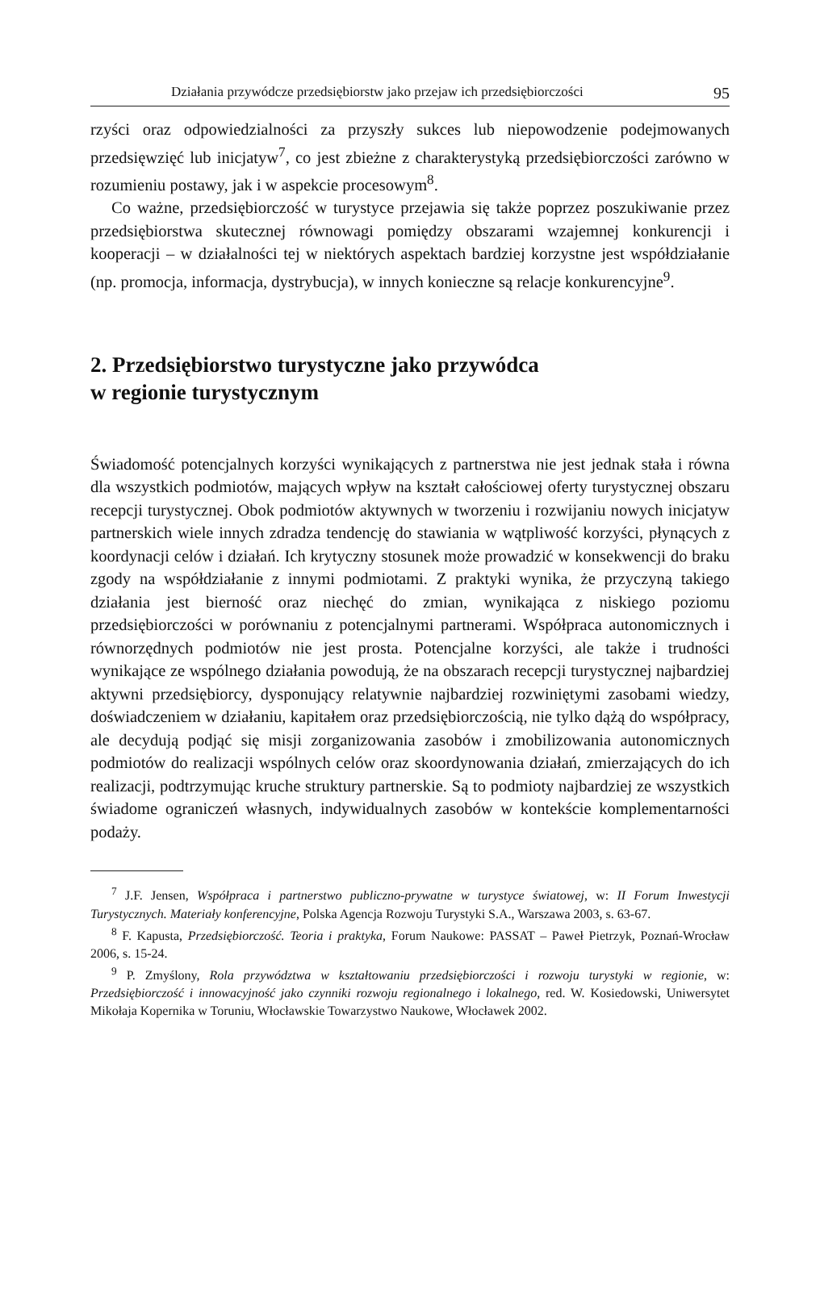Działania przywódcze przedsiębiorstw jako przejaw ich przedsiębiorczości 95
rzyści oraz odpowiedzialności za przyszły sukces lub niepowodzenie podejmowanych przedsięwzięć lub inicjatyw<sup>7</sup>, co jest zbieżne z charakterystyką przedsiębiorczości zarówno w rozumieniu postawy, jak i w aspekcie procesowym<sup>8</sup>.
Co ważne, przedsiębiorczość w turystyce przejawia się także poprzez poszukiwanie przez przedsiębiorstwa skutecznej równowagi pomiędzy obszarami wzajemnej konkurencji i kooperacji – w działalności tej w niektórych aspektach bardziej korzystne jest współdziałanie (np. promocja, informacja, dystrybucja), w innych konieczne są relacje konkurencyjne<sup>9</sup>.
2. Przedsiębiorstwo turystyczne jako przywódca
w regionie turystycznym
Świadomość potencjalnych korzyści wynikających z partnerstwa nie jest jednak stała i równa dla wszystkich podmiotów, mających wpływ na kształt całościowej oferty turystycznej obszaru recepcji turystycznej. Obok podmiotów aktywnych w tworzeniu i rozwijaniu nowych inicjatyw partnerskich wiele innych zdradza tendencję do stawiania w wątpliwość korzyści, płynących z koordynacji celów i działań. Ich krytyczny stosunek może prowadzić w konsekwencji do braku zgody na współdziałanie z innymi podmiotami. Z praktyki wynika, że przyczyną takiego działania jest bierność oraz niechęć do zmian, wynikająca z niskiego poziomu przedsiębiorczości w porównaniu z potencjalnymi partnerami. Współpraca autonomicznych i równorzędnych podmiotów nie jest prosta. Potencjalne korzyści, ale także i trudności wynikające ze wspólnego działania powodują, że na obszarach recepcji turystycznej najbardziej aktywni przedsiębiorcy, dysponujący relatywnie najbardziej rozwiniętymi zasobami wiedzy, doświadczeniem w działaniu, kapitałem oraz przedsiębiorczością, nie tylko dążą do współpracy, ale decydują podjąć się misji zorganizowania zasobów i zmobilizowania autonomicznych podmiotów do realizacji wspólnych celów oraz skoordynowania działań, zmierzających do ich realizacji, podtrzymując kruche struktury partnerskie. Są to podmioty najbardziej ze wszystkich świadome ograniczeń własnych, indywidualnych zasobów w kontekście komplementarności podaży.
<sup>7</sup> J.F. Jensen, Współpraca i partnerstwo publiczno-prywatne w turystyce światowej, w: II Forum Inwestycji Turystycznych. Materiały konferencyjne, Polska Agencja Rozwoju Turystyki S.A., Warszawa 2003, s. 63-67.
<sup>8</sup> F. Kapusta, Przedsiębiorczość. Teoria i praktyka, Forum Naukowe: PASSAT – Paweł Pietrzyk, Poznań-Wrocław 2006, s. 15-24.
<sup>9</sup> P. Zmyślony, Rola przywództwa w kształtowaniu przedsiębiorczości i rozwoju turystyki w regionie, w: Przedsiębiorczość i innowacyjność jako czynniki rozwoju regionalnego i lokalnego, red. W. Kosiedowski, Uniwersytet Mikołaja Kopernika w Toruniu, Włocławskie Towarzystwo Naukowe, Włocławek 2002.